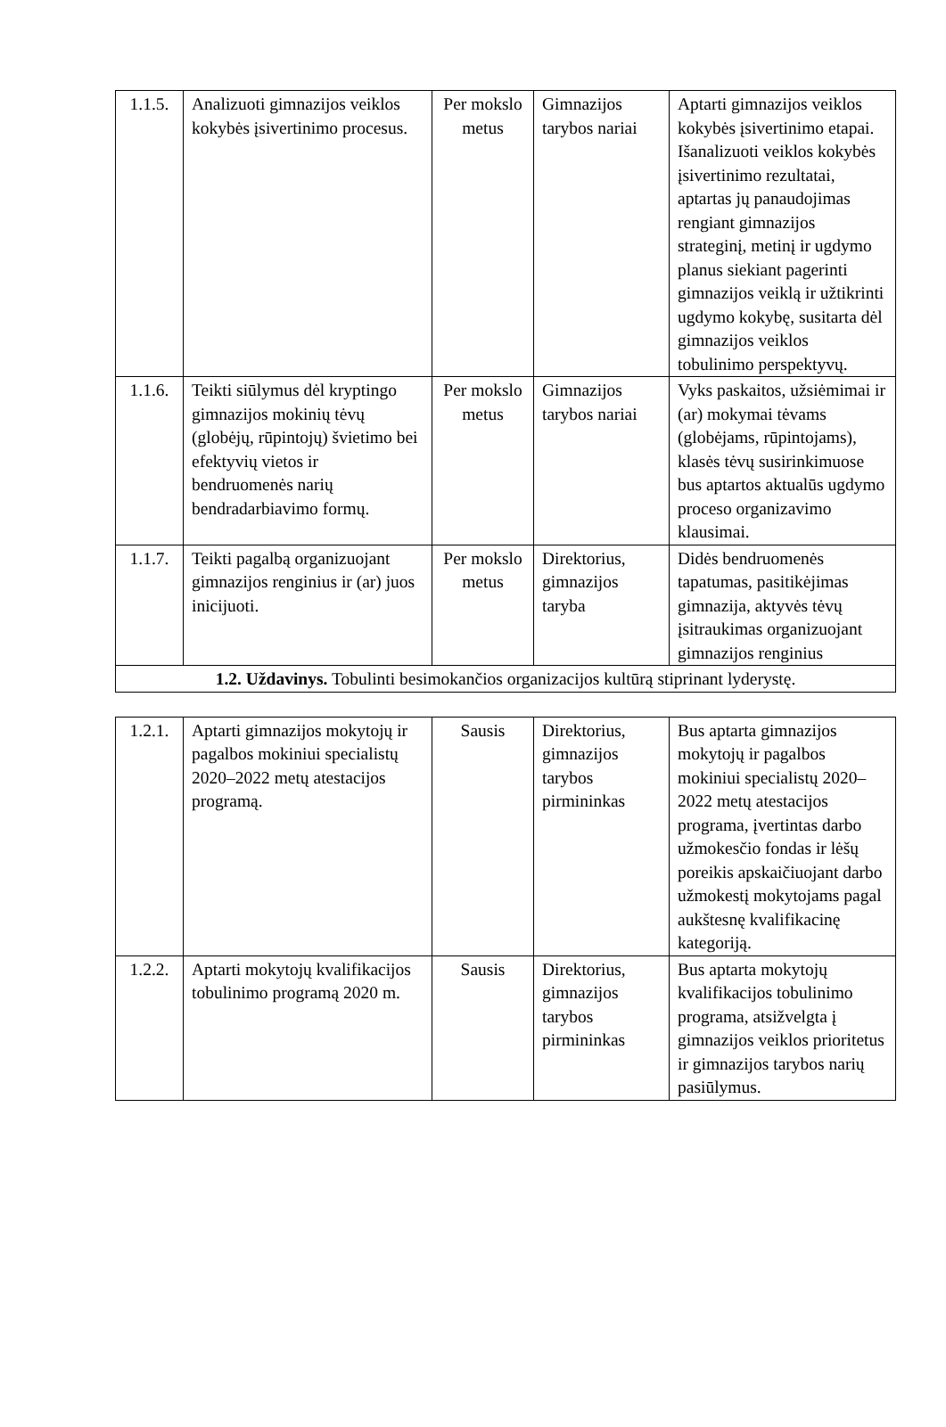| 1.1.5. | Analizuoti gimnazijos veiklos kokybės įsivertinimo procesus. | Per mokslo metus | Gimnazijos tarybos nariai | Aptarti gimnazijos veiklos kokybės įsivertinimo etapai. Išanalizuoti veiklos kokybės įsivertinimo rezultatai, aptartas jų panaudojimas rengiant gimnazijos strateginį, metinį ir ugdymo planus siekiant pagerinti gimnazijos veiklą ir užtikrinti ugdymo kokybę, susitarta dėl gimnazijos veiklos tobulinimo perspektyvų. |
| 1.1.6. | Teikti siūlymus dėl kryptingo gimnazijos mokinių tėvų (globėjų, rūpintojų) švietimo bei efektyvių vietos ir bendruomenės narių bendradarbiavimo formų. | Per mokslo metus | Gimnazijos tarybos nariai | Vyks paskaitos, užsiėmimai ir (ar) mokymai tėvams (globėjams, rūpintojams), klasės tėvų susirinkimuose bus aptartos aktualūs ugdymo proceso organizavimo klausimai. |
| 1.1.7. | Teikti pagalbą organizuojant gimnazijos renginius ir (ar) juos inicijuoti. | Per mokslo metus | Direktorius, gimnazijos taryba | Didės bendruomenės tapatumas, pasitikėjimas gimnazija, aktyvės tėvų įsitraukimas organizuojant gimnazijos renginius |
| 1.2. Uždavinys. Tobulinti besimokančios organizacijos kultūrą stiprinant lyderystę. | | | | |
| 1.2.1. | Aptarti gimnazijos mokytojų ir pagalbos mokiniui specialistų 2020–2022 metų atestacijos programą. | Sausis | Direktorius, gimnazijos tarybos pirmininkas | Bus aptarta gimnazijos mokytojų ir pagalbos mokiniui specialistų 2020–2022 metų atestacijos programa, įvertintas darbo užmokesčio fondas ir lėšų poreikis apskaičiuojant darbo užmokestį mokytojams pagal aukštesnę kvalifikacinę kategoriją. |
| 1.2.2. | Aptarti mokytojų kvalifikacijos tobulinimo programą 2020 m. | Sausis | Direktorius, gimnazijos tarybos pirmininkas | Bus aptarta mokytojų kvalifikacijos tobulinimo programa, atsižvelgta į gimnazijos veiklos prioritetus ir gimnazijos tarybos narių pasiūlymus. |